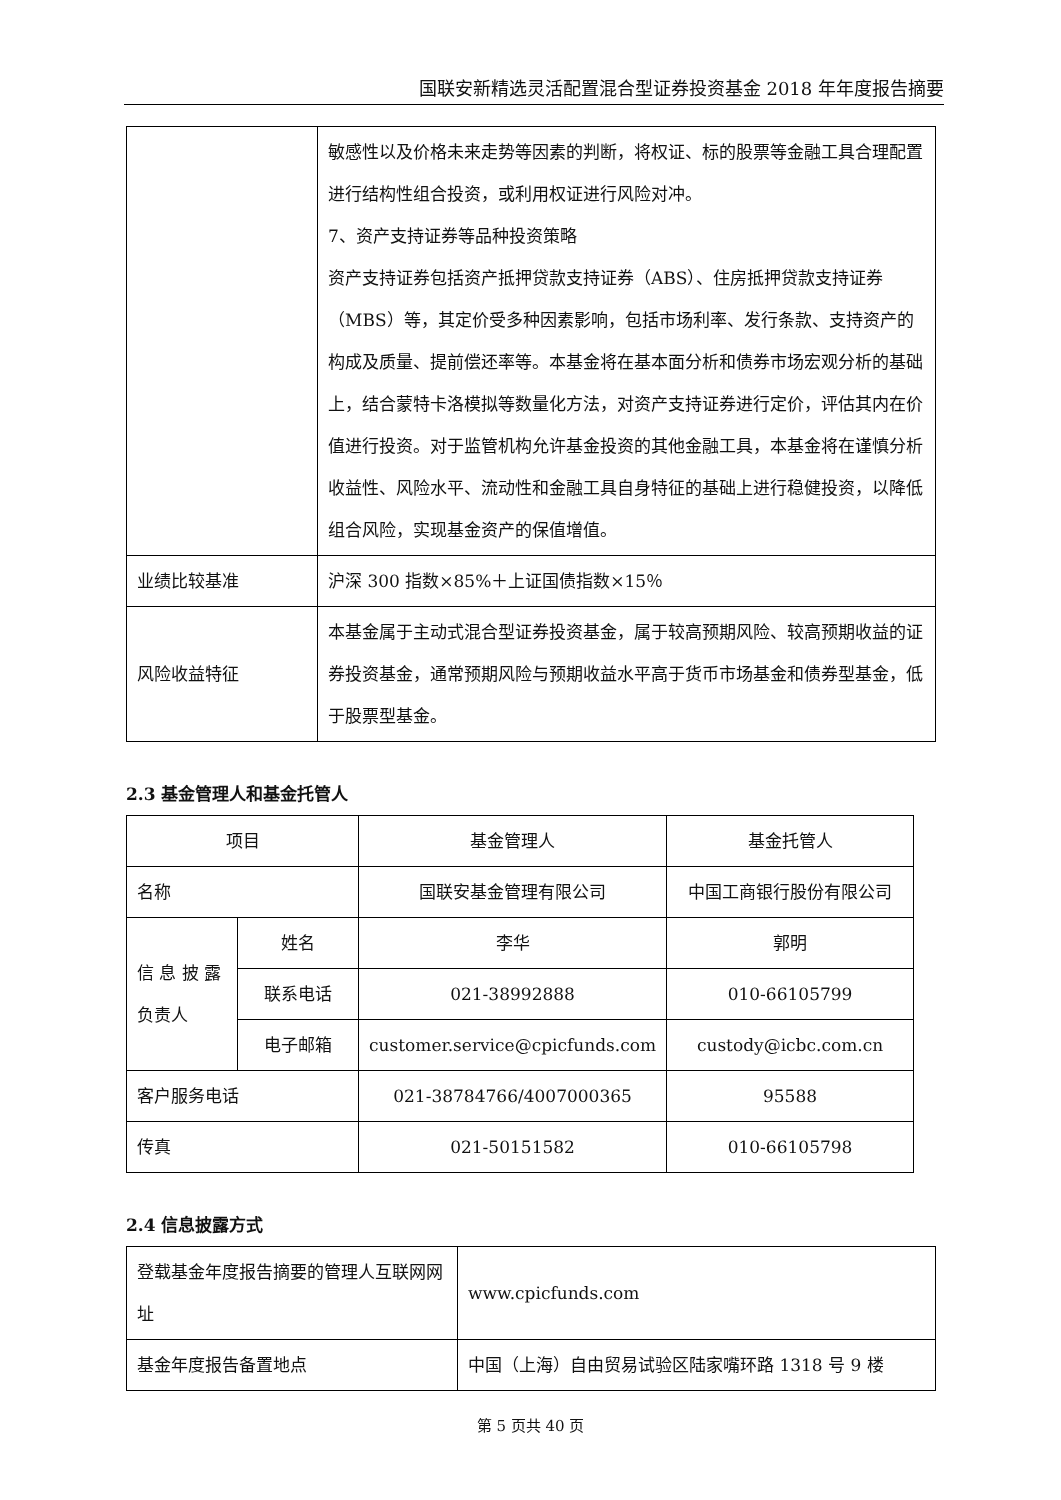国联安新精选灵活配置混合型证券投资基金 2018 年年度报告摘要
| | 敏感性以及价格未来走势等因素的判断，将权证、标的股票等金融工具合理配置进行结构性组合投资，或利用权证进行风险对冲。 7、资产支持证券等品种投资策略 资产支持证券包括资产抵押贷款支持证券（ABS）、住房抵押贷款支持证券（MBS）等，其定价受多种因素影响，包括市场利率、发行条款、支持资产的构成及质量、提前偿还率等。本基金将在基本面分析和债券市场宏观分析的基础上，结合蒙特卡洛模拟等数量化方法，对资产支持证券进行定价，评估其内在价值进行投资。对于监管机构允许基金投资的其他金融工具，本基金将在谨慎分析收益性、风险水平、流动性和金融工具自身特征的基础上进行稳健投资，以降低组合风险，实现基金资产的保值增值。 |
| 业绩比较基准 | 沪深 300 指数×85%＋上证国债指数×15％ |
| 风险收益特征 | 本基金属于主动式混合型证券投资基金，属于较高预期风险、较高预期收益的证券投资基金，通常预期风险与预期收益水平高于货币市场基金和债券型基金，低于股票型基金。 |
2.3 基金管理人和基金托管人
| 项目 | | 基金管理人 | 基金托管人 |
| 名称 | | 国联安基金管理有限公司 | 中国工商银行股份有限公司 |
| 信 息 披 露 负责人 | 姓名 | 李华 | 郭明 |
| | 联系电话 | 021-38992888 | 010-66105799 |
| | 电子邮箱 | customer.service@cpicfunds.com | custody@icbc.com.cn |
| 客户服务电话 | | 021-38784766/4007000365 | 95588 |
| 传真 | | 021-50151582 | 010-66105798 |
2.4 信息披露方式
| 登载基金年度报告摘要的管理人互联网网址 | www.cpicfunds.com |
| 基金年度报告备置地点 | 中国（上海）自由贸易试验区陆家嘴环路 1318 号 9 楼 |
第 5 页共 40 页